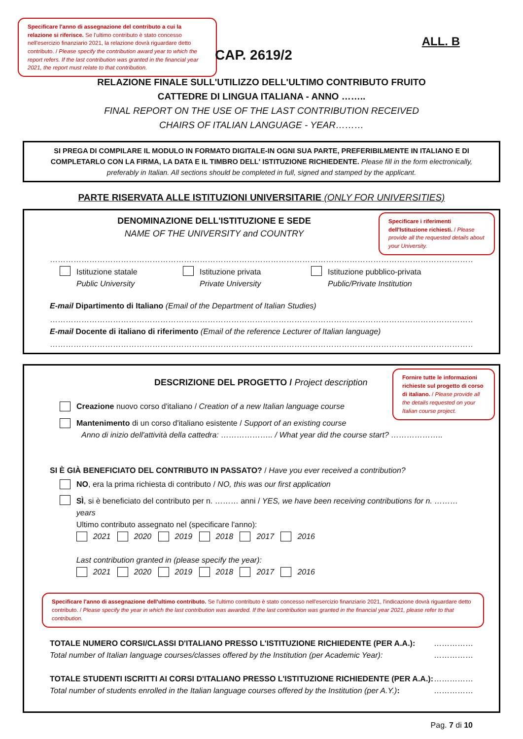Specificare l'anno di assegnazione del contributo a cui la relazione si riferisce. Se l'ultimo contributo è stato concesso nell'esercizio finanziario 2021, la relazione dovrà riguardare detto contributo. / Please specify the contribution award year to which the report refers. If the last contribution was granted in the financial year 2021, the report must relate to that contribution.
ALL. B
CAP. 2619/2
RELAZIONE FINALE SULL'UTILIZZO DELL'ULTIMO CONTRIBUTO FRUITO
CATTEDRE DI LINGUA ITALIANA - ANNO ……..
FINAL REPORT ON THE USE OF THE LAST CONTRIBUTION RECEIVED
CHAIRS OF ITALIAN LANGUAGE - YEAR………
SI PREGA DI COMPILARE IL MODULO IN FORMATO DIGITALE-IN OGNI SUA PARTE, PREFERIBILMENTE IN ITALIANO E DI COMPLETARLO CON LA FIRMA, LA DATA E IL TIMBRO DELL' ISTITUZIONE RICHIEDENTE. Please fill in the form electronically, preferably in Italian. All sections should be completed in full, signed and stamped by the applicant.
PARTE RISERVATA ALLE ISTITUZIONI UNIVERSITARIE (ONLY FOR UNIVERSITIES)
DENOMINAZIONE DELL'ISTITUZIONE E SEDE
NAME OF THE UNIVERSITY and COUNTRY
Specificare i riferimenti dell'Istituzione richiesti. / Please provide all the requested details about your University.
……………………………………………………………………………………………………………………………………………………………………………
Istituzione statale
Public University
Istituzione privata
Private University
Istituzione pubblico-privata
Public/Private Institution
E-mail Dipartimento di Italiano (Email of the Department of Italian Studies)
……………………………………………………………………………………………………………………………………………………………………………
E-mail Docente di italiano di riferimento (Email of the reference Lecturer of Italian language)
……………………………………………………………………………………………………………………………………………………………………………
DESCRIZIONE DEL PROGETTO / Project description
Fornire tutte le informazioni richieste sul progetto di corso di italiano. / Please provide all the details requested on your Italian course project.
Creazione nuovo corso d'italiano / Creation of a new Italian language course
Mantenimento di un corso d'italiano esistente / Support of an existing course
Anno di inizio dell'attività della cattedra: ……………….. / What year did the course start? ………………..
SI È GIÀ BENEFICIATO DEL CONTRIBUTO IN PASSATO? / Have you ever received a contribution?
NO, era la prima richiesta di contributo / NO, this was our first application
SÌ, si è beneficiato del contributo per n. ……… anni / YES, we have been receiving contributions for n. ……… years
Ultimo contributo assegnato nel (specificare l'anno):
2021 2020 2019 2018 2017 2016
Last contribution granted in (please specify the year):
2021 2020 2019 2018 2017 2016
Specificare l'anno di assegnazione dell'ultimo contributo. Se l'ultimo contributo è stato concesso nell'esercizio finanziario 2021, l'indicazione dovrà riguardare detto contributo. / Please specify the year in which the last contribution was awarded. If the last contribution was granted in the financial year 2021, please refer to that contribution.
TOTALE NUMERO CORSI/CLASSI D'ITALIANO PRESSO L'ISTITUZIONE RICHIEDENTE (PER A.A.):
Total number of Italian language courses/classes offered by the Institution (per Academic Year):
……………
……………
TOTALE STUDENTI ISCRITTI AI CORSI D'ITALIANO PRESSO L'ISTITUZIONE RICHIEDENTE (PER A.A.):
Total number of students enrolled in the Italian language courses offered by the Institution (per A.Y.):
……………
……………
Pag. 7 di 10